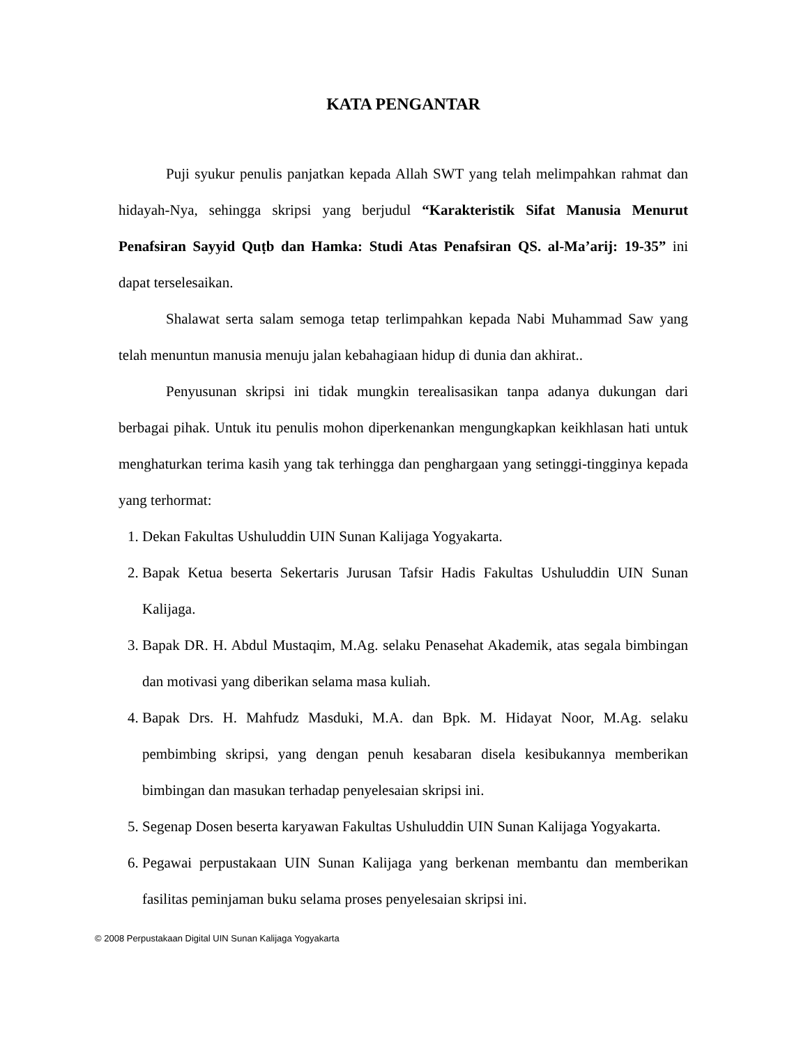KATA PENGANTAR
Puji syukur penulis panjatkan kepada Allah SWT yang telah melimpahkan rahmat dan hidayah-Nya, sehingga skripsi yang berjudul “Karakteristik Sifat Manusia Menurut Penafsiran Sayyid Quṭb dan Hamka: Studi Atas Penafsiran QS. al-Ma’arij: 19-35” ini dapat terselesaikan.
Shalawat serta salam semoga tetap terlimpahkan kepada Nabi Muhammad Saw yang telah menuntun manusia menuju jalan kebahagiaan hidup di dunia dan akhirat..
Penyusunan skripsi ini tidak mungkin terealisasikan tanpa adanya dukungan dari berbagai pihak. Untuk itu penulis mohon diperkenankan mengungkapkan keikhlasan hati untuk menghaturkan terima kasih yang tak terhingga dan penghargaan yang setinggi-tingginya kepada yang terhormat:
1. Dekan Fakultas Ushuluddin UIN Sunan Kalijaga Yogyakarta.
2. Bapak Ketua beserta Sekertaris Jurusan Tafsir Hadis Fakultas Ushuluddin UIN Sunan Kalijaga.
3. Bapak DR. H. Abdul Mustaqim, M.Ag. selaku Penasehat Akademik, atas segala bimbingan dan motivasi yang diberikan selama masa kuliah.
4. Bapak Drs. H. Mahfudz Masduki, M.A. dan Bpk. M. Hidayat Noor, M.Ag. selaku pembimbing skripsi, yang dengan penuh kesabaran disela kesibukannya memberikan bimbingan dan masukan terhadap penyelesaian skripsi ini.
5. Segenap Dosen beserta karyawan Fakultas Ushuluddin UIN Sunan Kalijaga Yogyakarta.
6. Pegawai perpustakaan UIN Sunan Kalijaga yang berkenan membantu dan memberikan fasilitas peminjaman buku selama proses penyelesaian skripsi ini.
© 2008 Perpustakaan Digital UIN Sunan Kalijaga Yogyakarta